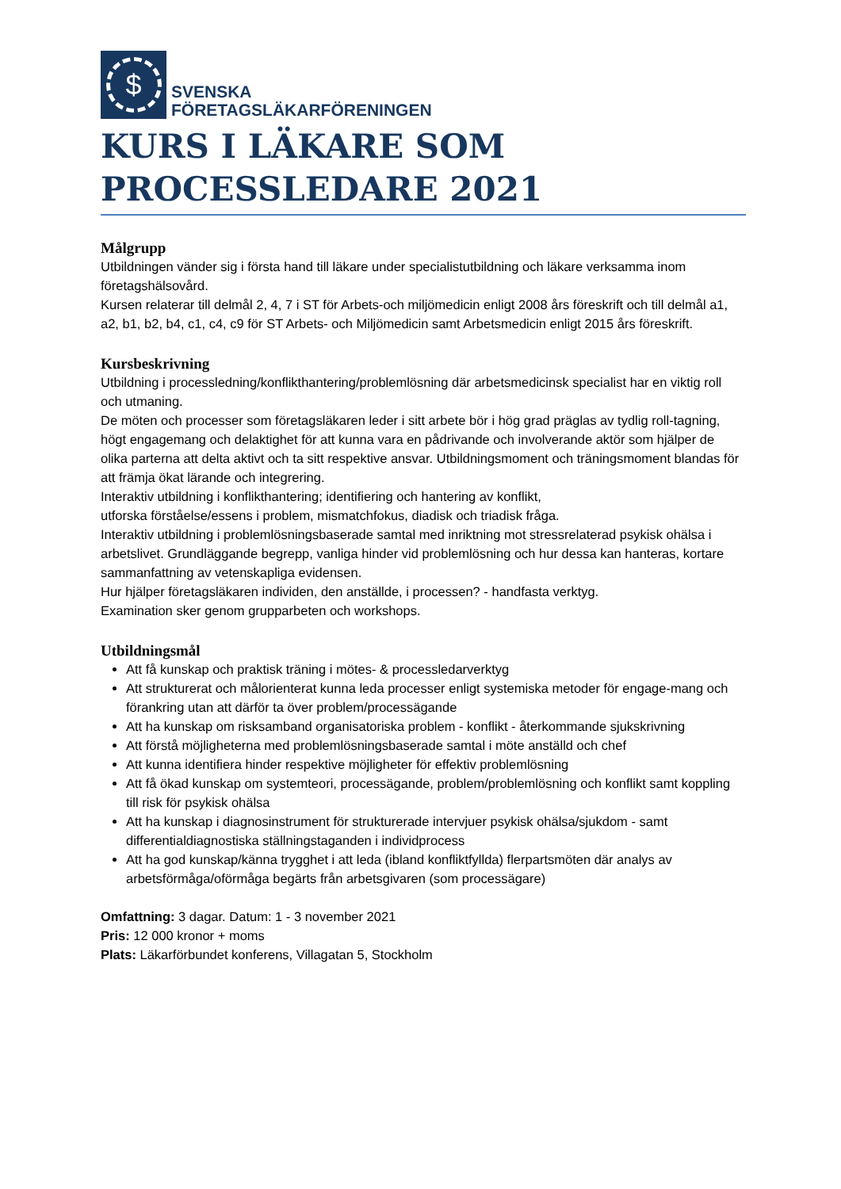$
SVENSKA
FÖRETAGSLÄKARFÖRENINGEN
KURS I LÄKARE SOM
PROCESSLEDARE 2021
Målgrupp
Utbildningen vänder sig i första hand till läkare under specialistutbildning och läkare verksamma inom företagshälsovård.
Kursen relaterar till delmål 2, 4, 7 i ST för Arbets-och miljömedicin enligt 2008 års föreskrift och till delmål a1, a2, b1, b2, b4, c1, c4, c9 för ST Arbets- och Miljömedicin samt Arbetsmedicin enligt 2015 års föreskrift.
Kursbeskrivning
Utbildning i processledning/konflikthantering/problemlösning där arbetsmedicinsk specialist har en viktig roll och utmaning.
De möten och processer som företagsläkaren leder i sitt arbete bör i hög grad präglas av tydlig roll-tagning, högt engagemang och delaktighet för att kunna vara en pådrivande och involverande aktör som hjälper de olika parterna att delta aktivt och ta sitt respektive ansvar. Utbildningsmoment och träningsmoment blandas för att främja ökat lärande och integrering.
Interaktiv utbildning i konflikthantering; identifiering och hantering av konflikt,
utforska förståelse/essens i problem, mismatchfokus, diadisk och triadisk fråga.
Interaktiv utbildning i problemlösningsbaserade samtal med inriktning mot stressrelaterad psykisk ohälsa i arbetslivet. Grundläggande begrepp, vanliga hinder vid problemlösning och hur dessa kan hanteras, kortare sammanfattning av vetenskapliga evidensen.
Hur hjälper företagsläkaren individen, den anställde, i processen? - handfasta verktyg.
Examination sker genom grupparbeten och workshops.
Utbildningsmål
Att få kunskap och praktisk träning i mötes- & processledarverktyg
Att strukturerat och målorienterat kunna leda processer enligt systemiska metoder för engage-mang och förankring utan att därför ta över problem/processägande
Att ha kunskap om risksamband organisatoriska problem - konflikt - återkommande sjukskrivning
Att förstå möjligheterna med problemlösningsbaserade samtal i möte anställd och chef
Att kunna identifiera hinder respektive möjligheter för effektiv problemlösning
Att få ökad kunskap om systemteori, processägande, problem/problemlösning och konflikt samt koppling till risk för psykisk ohälsa
Att ha kunskap i diagnosinstrument för strukturerade intervjuer psykisk ohälsa/sjukdom - samt differentialdiagnostiska ställningstaganden i individprocess
Att ha god kunskap/känna trygghet i att leda (ibland konfliktfyllda) flerpartsmöten där analys av arbetsförmåga/oförmåga begärts från arbetsgivaren (som processägare)
Omfattning: 3 dagar. Datum: 1 - 3 november 2021
Pris: 12 000 kronor + moms
Plats: Läkarförbundet konferens, Villagatan 5, Stockholm